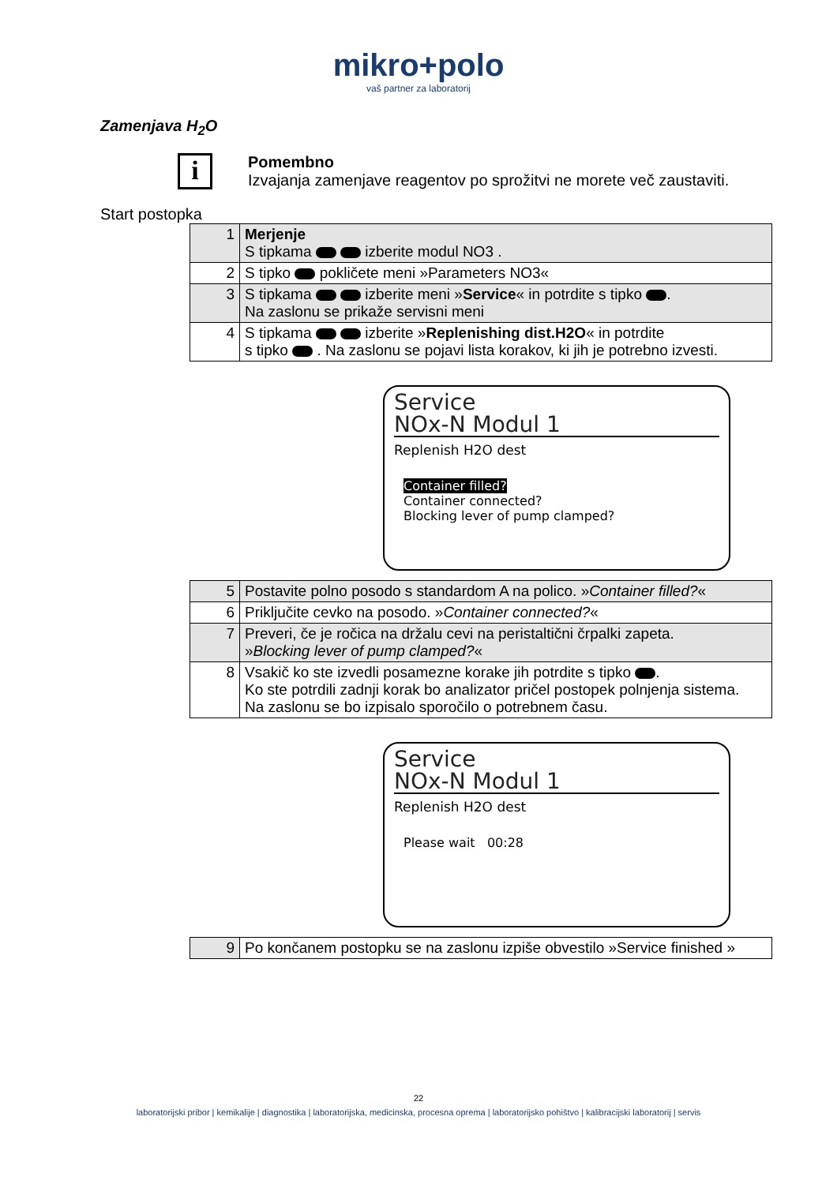mikro+polo
vaš partner za laboratorij
Zamenjava H<sub>2</sub>O
i
Pomembno
Izvajanja zamenjave reagentov po sprožitvi ne morete več zaustaviti.
Start postopka
| 1 | Merjenje S tipkama izberite modul NO3 . |
| 2 | S tipko pokličete meni »Parameters NO3« |
| 3 | S tipkama izberite meni » Service « in potrdite s tipko . Na zaslonu se prikaže servisni meni |
| 4 | S tipkama izberite » Replenishing dist.H2O « in potrdite s tipko . Na zaslonu se pojavi lista korakov, ki jih je potrebno izvesti. |
Service
NOx-N Modul 1
Replenish H2O dest
Container filled?
Container connected?
Blocking lever of pump clamped?
| 5 | Postavite polno posodo s standardom A na polico. » Container filled? « |
| 6 | Priključite cevko na posodo. » Container connected? « |
| 7 | Preveri, če je ročica na držalu cevi na peristaltični črpalki zapeta. » Blocking lever of pump clamped? « |
| 8 | Vsakič ko ste izvedli posamezne korake jih potrdite s tipko . Ko ste potrdili zadnji korak bo analizator pričel postopek polnjenja sistema. Na zaslonu se bo izpisalo sporočilo o potrebnem času. |
Service
NOx-N Modul 1
Replenish H2O dest
Please wait 00:28
| 9 | Po končanem postopku se na zaslonu izpiše obvestilo »Service finished » |
22
laboratorijski pribor | kemikalije | diagnostika | laboratorijska, medicinska, procesna oprema | laboratorijsko pohištvo | kalibracijski laboratorij | servis